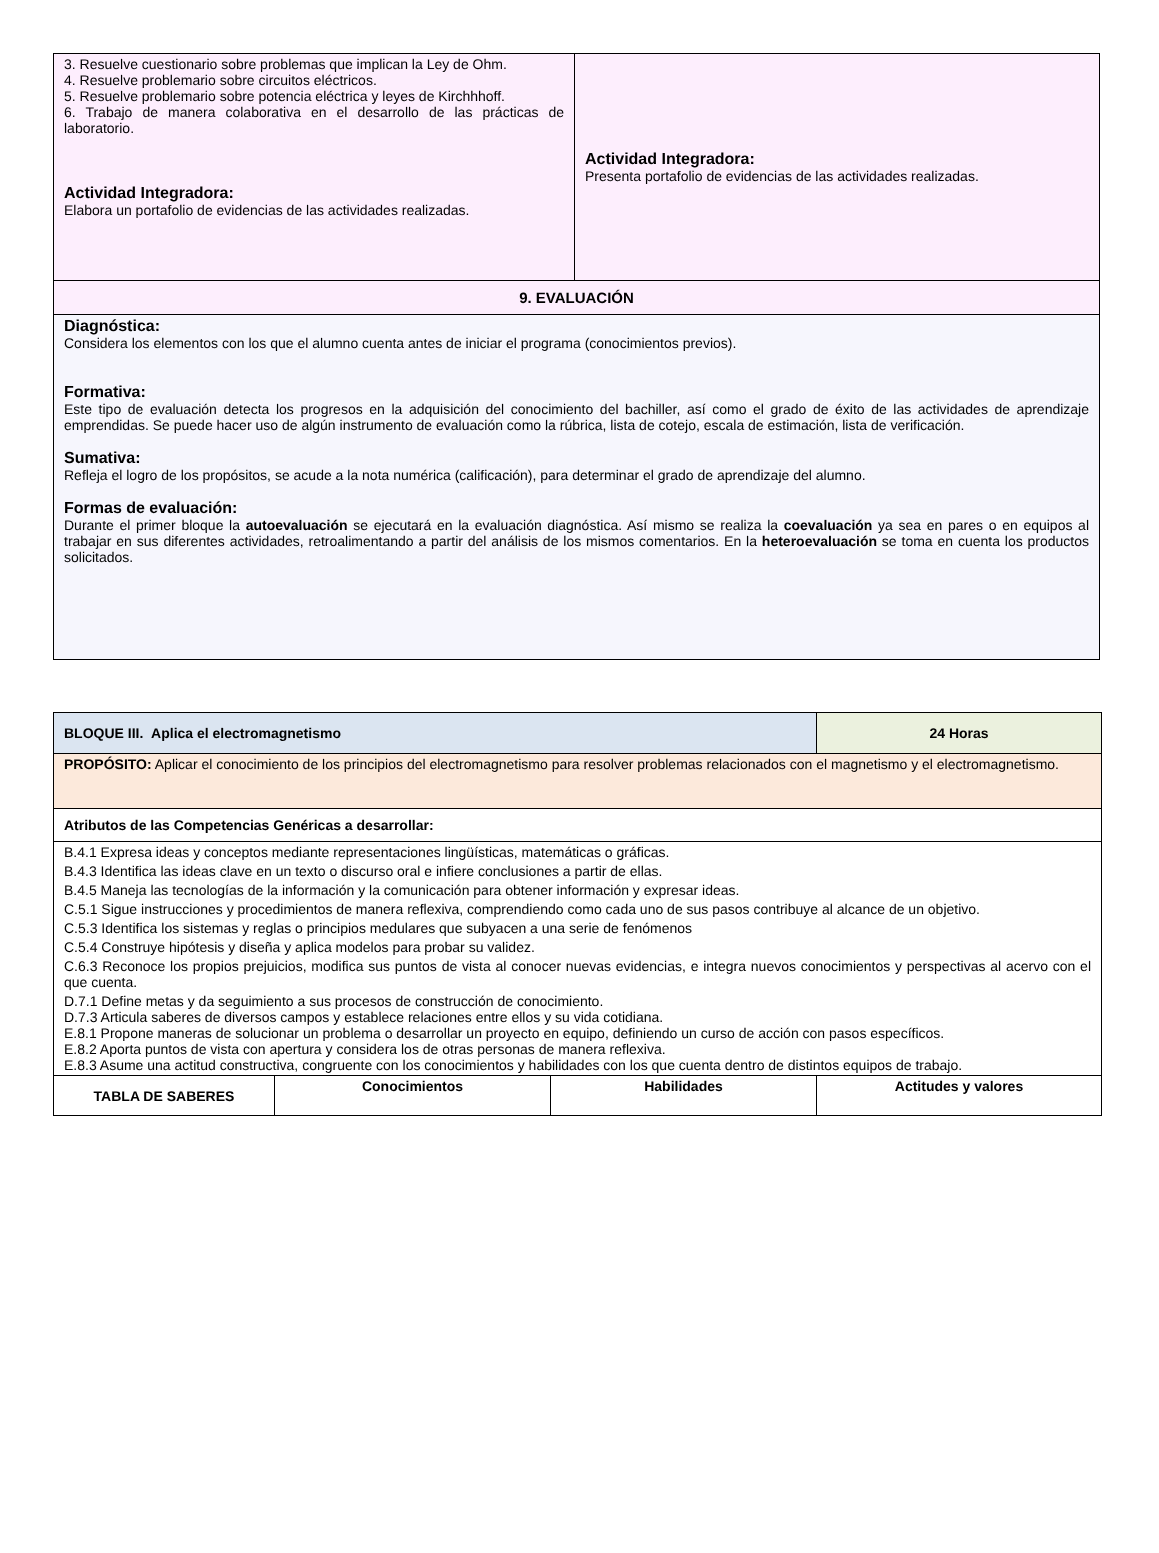| 3. Resuelve cuestionario sobre problemas que implican la Ley de Ohm. 4. Resuelve problemario sobre circuitos eléctricos. 5. Resuelve problemario sobre potencia eléctrica y leyes de Kirchhhoff. 6. Trabajo de manera colaborativa en el desarrollo de las prácticas de laboratorio. Actividad Integradora: Elabora un portafolio de evidencias de las actividades realizadas. | Actividad Integradora: Presenta portafolio de evidencias de las actividades realizadas. |
| 9. EVALUACIÓN | |
| Diagnóstica: Considera los elementos con los que el alumno cuenta antes de iniciar el programa (conocimientos previos). Formativa: Este tipo de evaluación detecta los progresos en la adquisición del conocimiento del bachiller, así como el grado de éxito de las actividades de aprendizaje emprendidas. Se puede hacer uso de algún instrumento de evaluación como la rúbrica, lista de cotejo, escala de estimación, lista de verificación. Sumativa: Refleja el logro de los propósitos, se acude a la nota numérica (calificación), para determinar el grado de aprendizaje del alumno. Formas de evaluación: Durante el primer bloque la autoevaluación se ejecutará en la evaluación diagnóstica. Así mismo se realiza la coevaluación ya sea en pares o en equipos al trabajar en sus diferentes actividades, retroalimentando a partir del análisis de los mismos comentarios. En la heteroevaluación se toma en cuenta los productos solicitados. | |
| BLOQUE III. Aplica el electromagnetismo | | | | 24 Horas |
| PROPÓSITO: Aplicar el conocimiento de los principios del electromagnetismo para resolver problemas relacionados con el magnetismo y el electromagnetismo. | | | | |
| Atributos de las Competencias Genéricas a desarrollar: | | | | |
| B.4.1 Expresa ideas y conceptos mediante representaciones lingüísticas, matemáticas o gráficas. B.4.3 Identifica las ideas clave en un texto o discurso oral e infiere conclusiones a partir de ellas. B.4.5 Maneja las tecnologías de la información y la comunicación para obtener información y expresar ideas. C.5.1 Sigue instrucciones y procedimientos de manera reflexiva, comprendiendo como cada uno de sus pasos contribuye al alcance de un objetivo. C.5.3 Identifica los sistemas y reglas o principios medulares que subyacen a una serie de fenómenos C.5.4 Construye hipótesis y diseña y aplica modelos para probar su validez. C.6.3 Reconoce los propios prejuicios, modifica sus puntos de vista al conocer nuevas evidencias, e integra nuevos conocimientos y perspectivas al acervo con el que cuenta. D.7.1 Define metas y da seguimiento a sus procesos de construcción de conocimiento. D.7.3 Articula saberes de diversos campos y establece relaciones entre ellos y su vida cotidiana. E.8.1 Propone maneras de solucionar un problema o desarrollar un proyecto en equipo, definiendo un curso de acción con pasos específicos. E.8.2 Aporta puntos de vista con apertura y considera los de otras personas de manera reflexiva. E.8.3 Asume una actitud constructiva, congruente con los conocimientos y habilidades con los que cuenta dentro de distintos equipos de trabajo. | | | | |
| TABLA DE SABERES | Conocimientos | Habilidades | Actitudes y valores | |